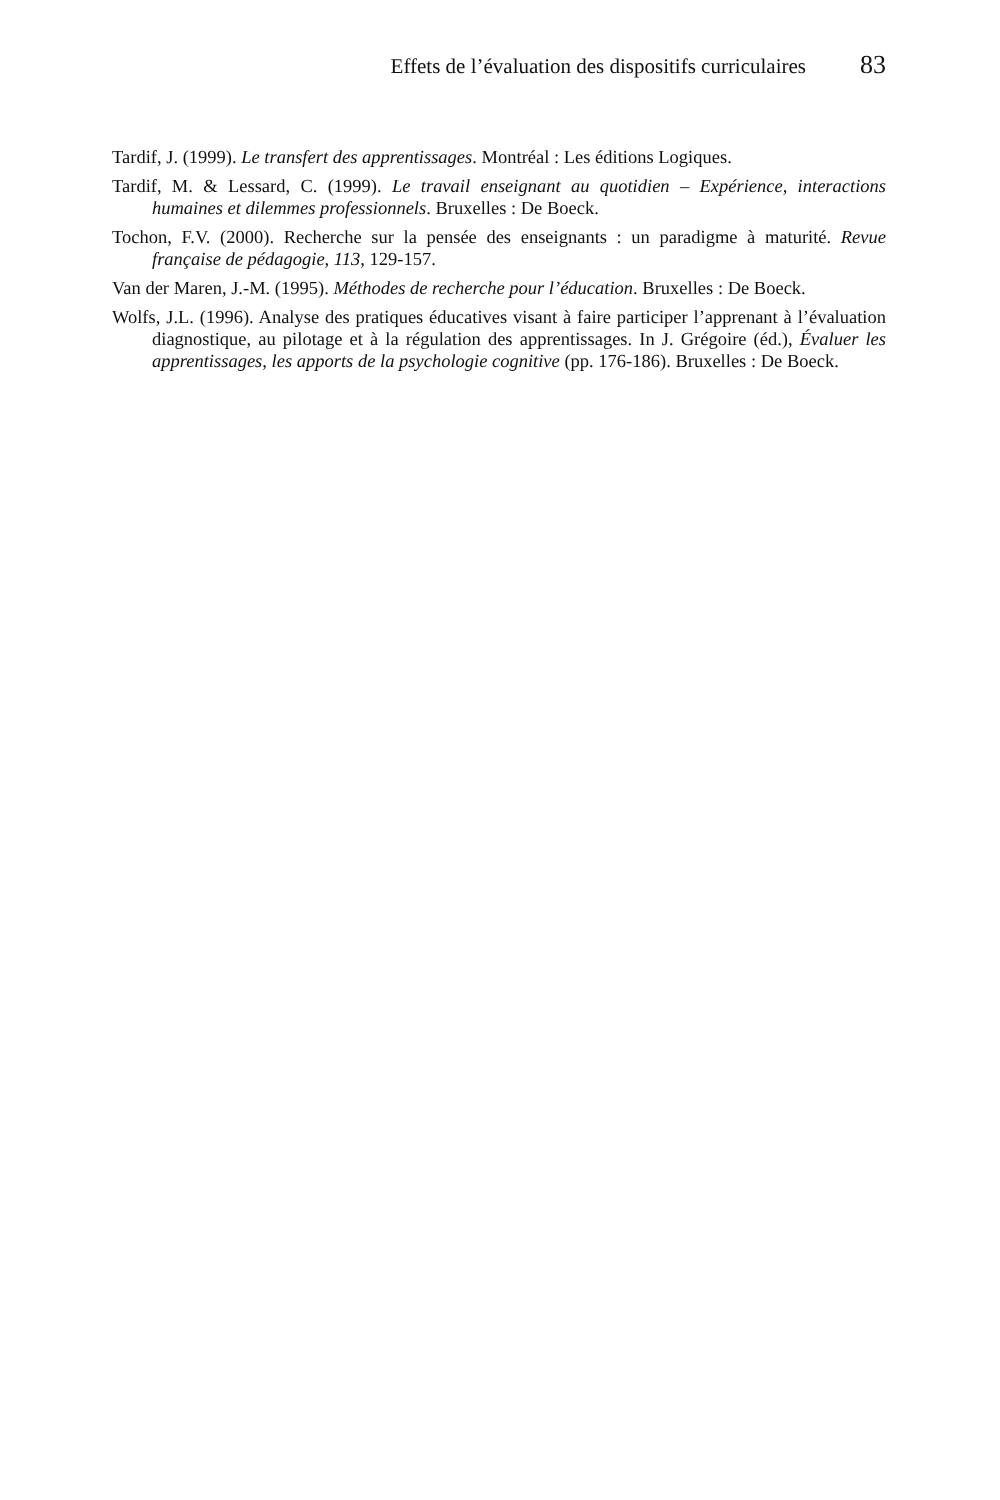Effets de l’évaluation des dispositifs curriculaires 83
Tardif, J. (1999). Le transfert des apprentissages. Montréal : Les éditions Logiques.
Tardif, M. & Lessard, C. (1999). Le travail enseignant au quotidien – Expérience, interactions humaines et dilemmes professionnels. Bruxelles : De Boeck.
Tochon, F.V. (2000). Recherche sur la pensée des enseignants : un paradigme à maturité. Revue française de pédagogie, 113, 129-157.
Van der Maren, J.-M. (1995). Méthodes de recherche pour l’éducation. Bruxelles : De Boeck.
Wolfs, J.L. (1996). Analyse des pratiques éducatives visant à faire participer l’apprenant à l’évaluation diagnostique, au pilotage et à la régulation des apprentissages. In J. Grégoire (éd.), Évaluer les apprentissages, les apports de la psychologie cognitive (pp. 176-186). Bruxelles : De Boeck.